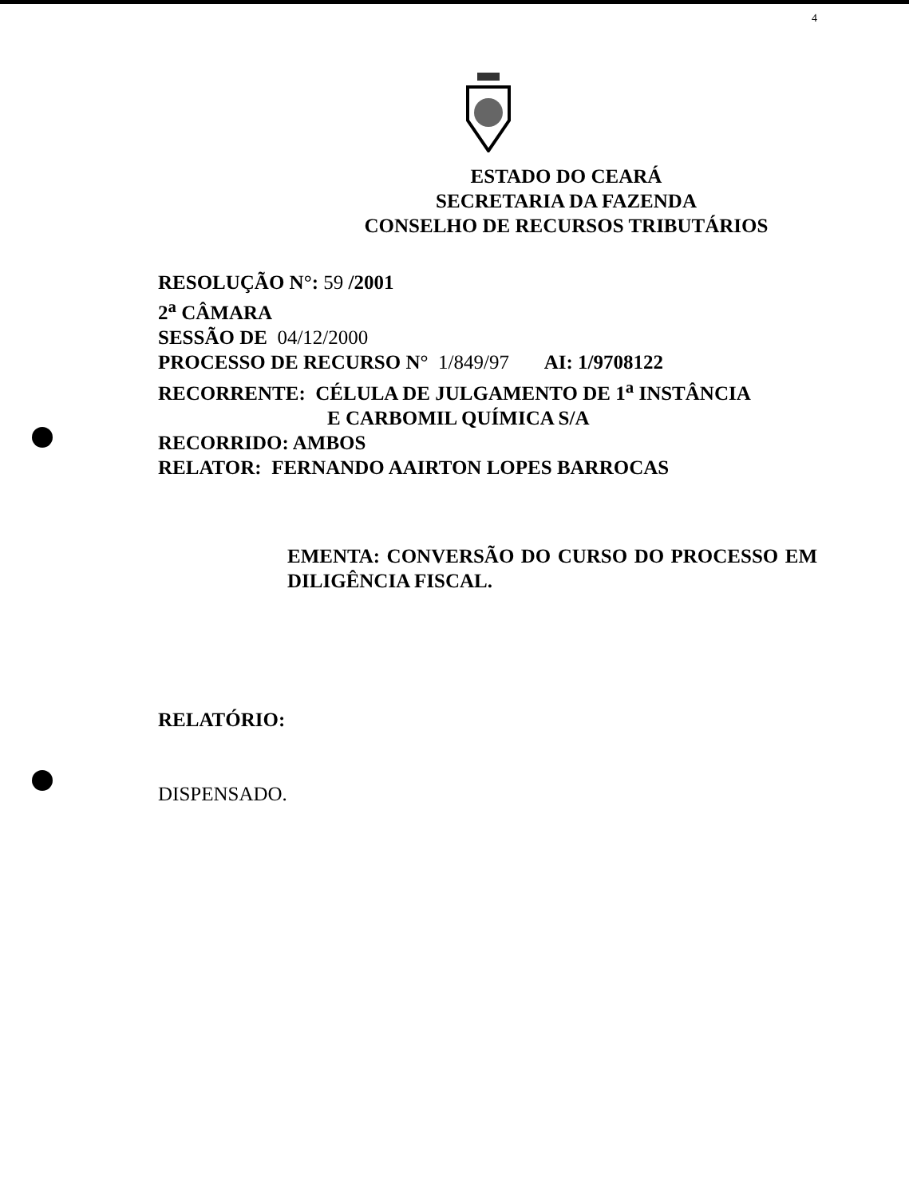4
ESTADO DO CEARÁ
SECRETARIA DA FAZENDA
CONSELHO DE RECURSOS TRIBUTÁRIOS
RESOLUÇÃO N°: 59 /2001
2<sup>a</sup> CÂMARA
SESSÃO DE 04/12/2000
PROCESSO DE RECURSO N° 1/849/97 AI: 1/9708122
RECORRENTE: CÉLULA DE JULGAMENTO DE 1<sup>a</sup> INSTÂNCIA
E CARBOMIL QUÍMICA S/A
RECORRIDO: AMBOS
RELATOR: FERNANDO AAIRTON LOPES BARROCAS
EMENTA: CONVERSÃO DO CURSO DO PROCESSO EM DILIGÊNCIA FISCAL.
RELATÓRIO:
DISPENSADO.